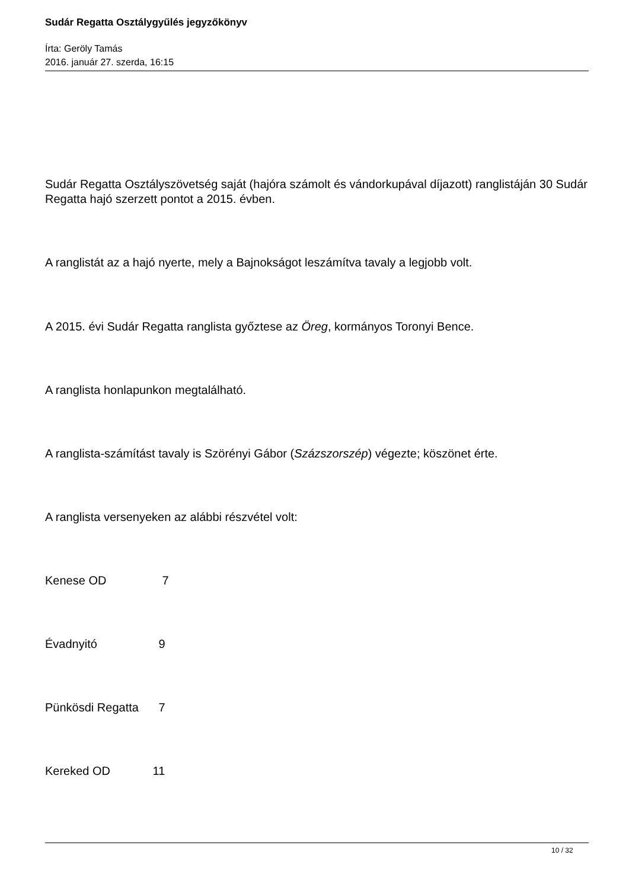Sudár Regatta Osztálygyűlés jegyzőkönyv
Írta: Geröly Tamás
2016. január 27. szerda, 16:15
Sudár Regatta Osztályszövetség saját (hajóra számolt és vándorkupával díjazott) ranglistáján 30 Sudár Regatta hajó szerzett pontot a 2015. évben.
A ranglistát az a hajó nyerte, mely a Bajnokságot leszámítva tavaly a legjobb volt.
A 2015. évi Sudár Regatta ranglista győztese az Öreg, kormányos Toronyi Bence.
A ranglista honlapunkon megtalálható.
A ranglista-számítást tavaly is Szörényi Gábor (Százszorszép) végezte; köszönet érte.
A ranglista versenyeken az alábbi részvétel volt:
Kenese OD 7
Évadnyitó 9
Pünkösdi Regatta 7
Kereked OD 11
10 / 32